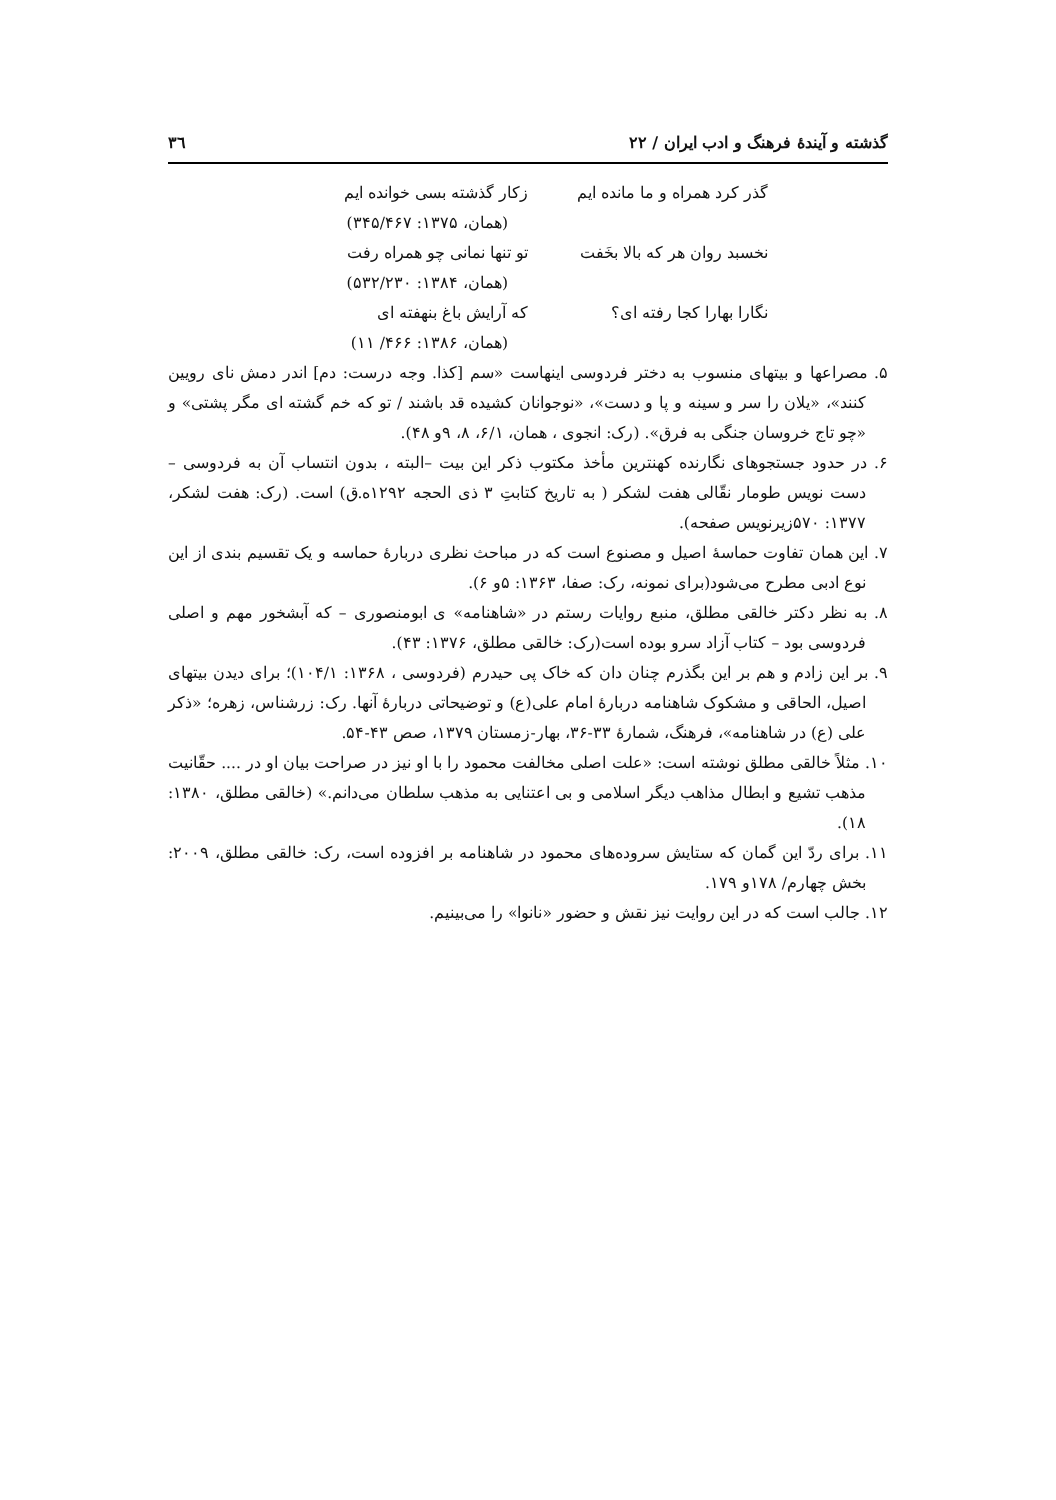گذشته و آیندهٔ فرهنگ و ادب ایران / ۲۲ ۳٦
گذر کرد همراه و ما مانده ایم زکار گذشته بسی خوانده ایم
(همان، ۱۳۷۵: ۳۴۵/۴۶۷)
نخسبد روان هر که بالا بخَفت تو تنها نمانی چو همراه رفت
(همان، ۱۳۸۴: ۵۳۲/۲۳۰)
نگارا بهارا کجا رفته ای؟ که آرایش باغ بنهفته ای
(همان، ۱۳۸۶: ۴۶۶/ ۱۱)
۵. مصراعها و بیتهای منسوب به دختر فردوسی اینهاست «سم [کذا. وجه درست: دم] اندر دمش نای رویین کنند»، «یلان را سر و سینه و پا و دست»، «نوجوانان کشیده قد باشند / تو که خم گشته ای مگر پشتی» و «چو تاج خروسان جنگی به فرق». (رک: انجوی ، همان، ۶/۱، ۸، ۹و ۴۸).
۶. در حدود جستجوهای نگارنده کهنترین مأخذ مکتوب ذکر این بیت –البته ، بدون انتساب آن به فردوسی – دست نویس طومار نقّالی هفت لشکر ( به تاریخ کتابتِ ۳ ذی الحجه ۱۲۹۲ه.ق) است. (رک: هفت لشکر، ۱۳۷۷: ۵۷۰زیرنویس صفحه).
۷. این همان تفاوت حماسهٔ اصیل و مصنوع است که در مباحث نظری دربارهٔ حماسه و یک تقسیم بندی از این نوع ادبی مطرح می‌شود(برای نمونه، رک: صفا، ۱۳۶۳: ۵و ۶).
۸. به نظر دکتر خالقی مطلق، منبع روایات رستم در «شاهنامه» ی ابومنصوری – که آبشخور مهم و اصلی فردوسی بود – کتاب آزاد سرو بوده است(رک: خالقی مطلق، ۱۳۷۶: ۴۳).
۹. بر این زادم و هم بر این بگذرم چنان دان که خاک پی حیدرم (فردوسی ، ۱۳۶۸: ۱۰۴/۱)؛ برای دیدن بیتهای اصیل، الحاقی و مشکوک شاهنامه دربارهٔ امام علی(ع) و توضیحاتی دربارهٔ آنها. رک: زرشناس، زهره؛ «ذکر علی (ع) در شاهنامه»، فرهنگ، شمارهٔ ۳۳-۳۶، بهار-زمستان ۱۳۷۹، صص ۴۳-۵۴.
۱۰. مثلاً خالقی مطلق نوشته است: «علت اصلی مخالفت محمود را با او نیز در صراحت بیان او در .... حقّانیت مذهب تشیع و ابطال مذاهب دیگر اسلامی و بی اعتنایی به مذهب سلطان می‌دانم.» (خالقی مطلق، ۱۳۸۰: ۱۸).
۱۱. برای ردّ این گمان که ستایش سروده‌های محمود در شاهنامه بر افزوده است، رک: خالقی مطلق، ۲۰۰۹: بخش چهارم/ ۱۷۸و ۱۷۹.
۱۲. جالب است که در این روایت نیز نقش و حضور «نانوا» را می‌بینیم.